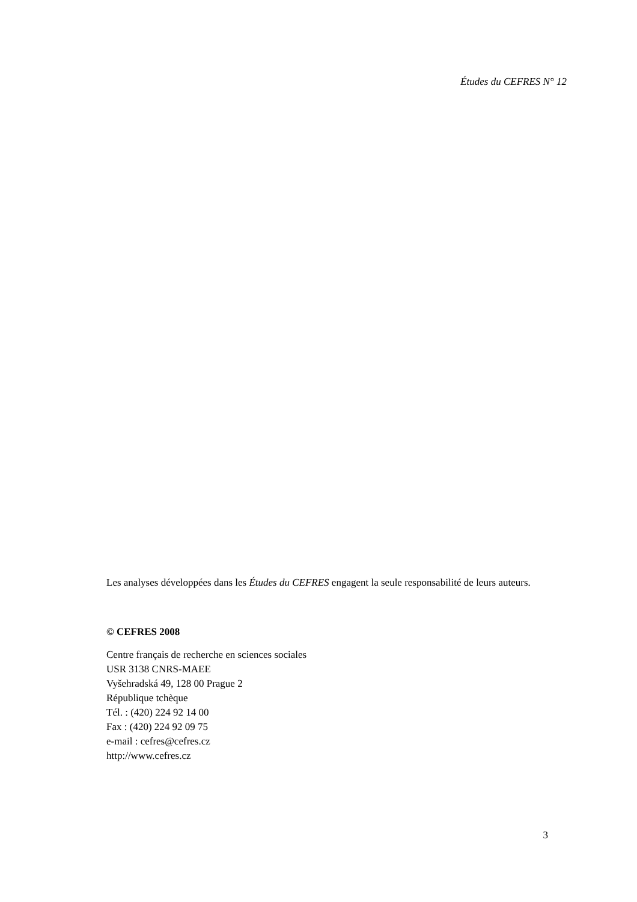Études du CEFRES N° 12
Les analyses développées dans les Études du CEFRES engagent la seule responsabilité de leurs auteurs.
© CEFRES 2008
Centre français de recherche en sciences sociales
USR 3138 CNRS-MAEE
Vyšehradská 49, 128 00 Prague 2
République tchèque
Tél. : (420) 224 92 14 00
Fax : (420) 224 92 09 75
e-mail : cefres@cefres.cz
http://www.cefres.cz
3